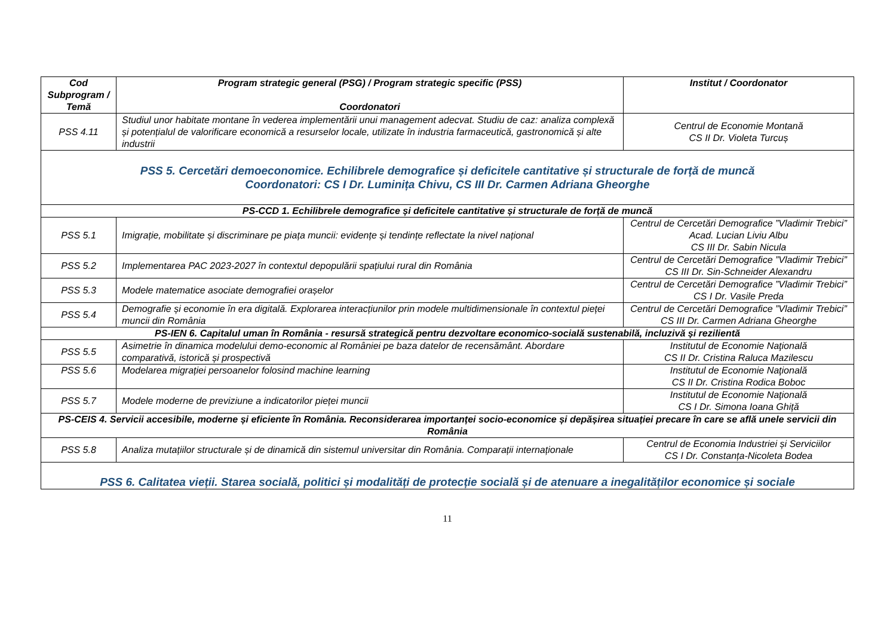| Cod Subprogram / Temă | Program strategic general (PSG) / Program strategic specific (PSS) Coordonatori | Institut / Coordonator |
| --- | --- | --- |
| PSS 4.11 | Studiul unor habitate montane în vederea implementării unui management adecvat. Studiu de caz: analiza complexă și potențialul de valorificare economică a resurselor locale, utilizate în industria farmaceutică, gastronomică și alte industrii | Centrul de Economie Montană CS II Dr. Violeta Turcuș |
| PSS 5. Cercetări demoeconomice. Echilibrele demografice și deficitele cantitative și structurale de forță de muncă Coordonatori: CS I Dr. Luminița Chivu, CS III Dr. Carmen Adriana Gheorghe | | |
| PS-CCD 1. Echilibrele demografice și deficitele cantitative și structurale de forță de muncă | | |
| PSS 5.1 | Imigrație, mobilitate și discriminare pe piața muncii: evidențe și tendințe reflectate la nivel național | Centrul de Cercetări Demografice ”Vladimir Trebici” Acad. Lucian Liviu Albu CS III Dr. Sabin Nicula |
| PSS 5.2 | Implementarea PAC 2023-2027 în contextul depopulării spațiului rural din România | Centrul de Cercetări Demografice ”Vladimir Trebici” CS III Dr. Sin-Schneider Alexandru |
| PSS 5.3 | Modele matematice asociate demografiei orașelor | Centrul de Cercetări Demografice ”Vladimir Trebici” CS I Dr. Vasile Preda |
| PSS 5.4 | Demografie și economie în era digitală. Explorarea interacțiunilor prin modele multidimensionale în contextul pieței muncii din România | Centrul de Cercetări Demografice ”Vladimir Trebici” CS III Dr. Carmen Adriana Gheorghe |
| PS-IEN 6. Capitalul uman în România - resursă strategică pentru dezvoltare economico-socială sustenabilă, incluzivă și rezilientă | | |
| PSS 5.5 | Asimetrie în dinamica modelului demo-economic al României pe baza datelor de recensământ. Abordare comparativă, istorică și prospectivă | Institutul de Economie Naţională CS II Dr. Cristina Raluca Mazilescu |
| PSS 5.6 | Modelarea migrației persoanelor folosind machine learning | Institutul de Economie Naţională CS II Dr. Cristina Rodica Boboc |
| PSS 5.7 | Modele moderne de previziune a indicatorilor pieței muncii | Institutul de Economie Naţională CS I Dr. Simona Ioana Ghiță |
| PS-CEIS 4. Servicii accesibile, moderne și eficiente în România. Reconsiderarea importanței socio-economice și depășirea situației precare în care se află unele servicii din România | | |
| PSS 5.8 | Analiza mutațiilor structurale și de dinamică din sistemul universitar din România. Comparații internaționale | Centrul de Economia Industriei și Serviciilor CS I Dr. Constanța-Nicoleta Bodea |
| PSS 6. Calitatea vieții. Starea socială, politici și modalități de protecție socială și de atenuare a inegalităților economice și sociale | | |
11